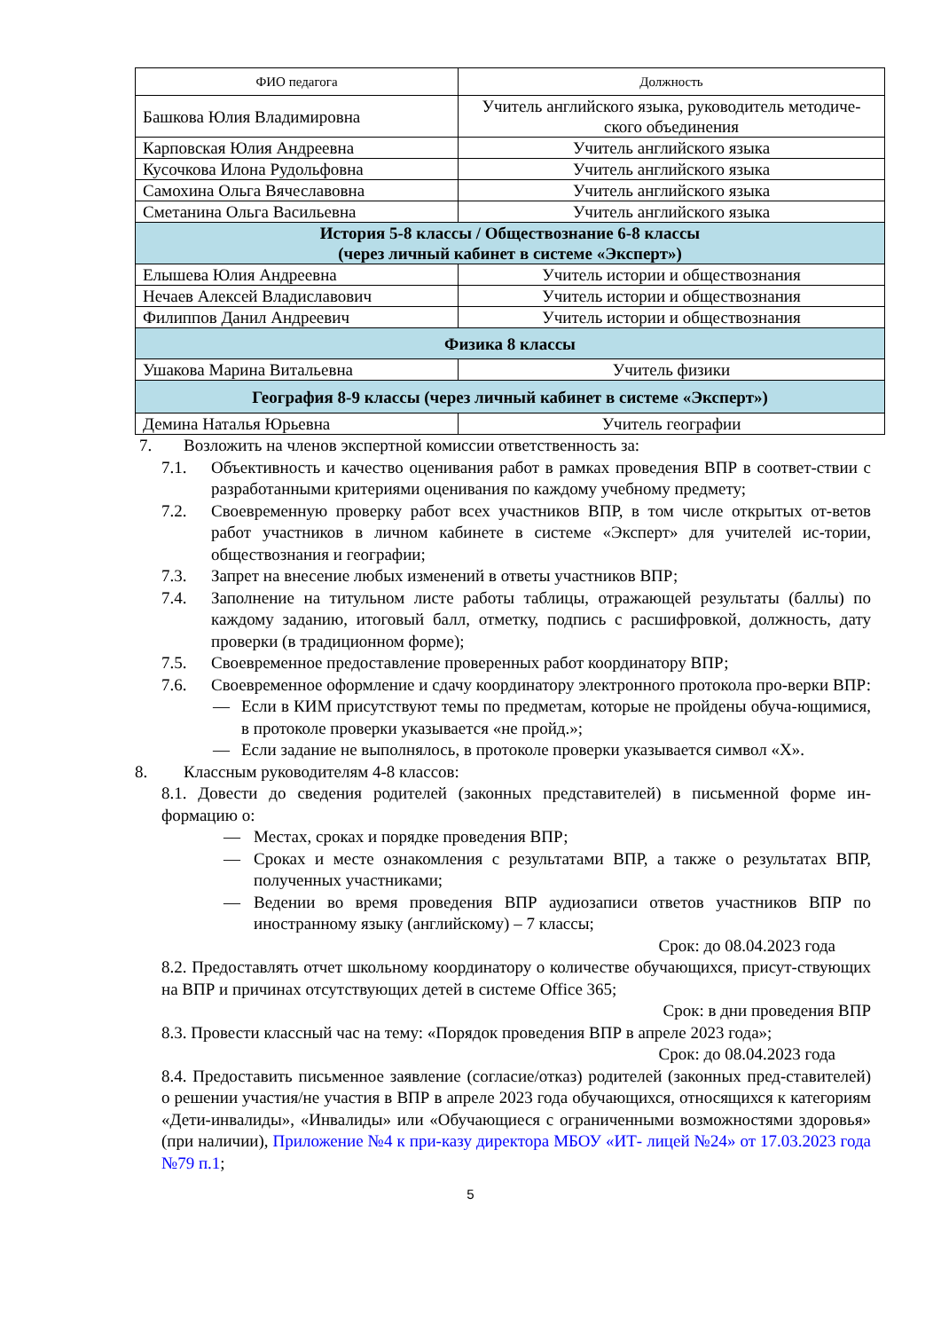| ФИО педагога | Должность |
| --- | --- |
| Башкова Юлия Владимировна | Учитель английского языка, руководитель методиче-ского объединения |
| Карповская Юлия Андреевна | Учитель английского языка |
| Кусочкова Илона Рудольфовна | Учитель английского языка |
| Самохина Ольга Вячеславовна | Учитель английского языка |
| Сметанина Ольга Васильевна | Учитель английского языка |
| История 5-8 классы / Обществознание 6-8 классы (через личный кабинет в системе «Эксперт») | |
| Елышева Юлия Андреевна | Учитель истории и обществознания |
| Нечаев Алексей Владиславович | Учитель истории и обществознания |
| Филиппов Данил Андреевич | Учитель истории и обществознания |
| Физика 8 классы | |
| Ушакова Марина Витальевна | Учитель физики |
| География 8-9 классы (через личный кабинет в системе «Эксперт») | |
| Демина Наталья Юрьевна | Учитель географии |
7. Возложить на членов экспертной комиссии ответственность за:
7.1. Объективность и качество оценивания работ в рамках проведения ВПР в соответ-ствии с разработанными критериями оценивания по каждому учебному предмету;
7.2. Своевременную проверку работ всех участников ВПР, в том числе открытых от-ветов работ участников в личном кабинете в системе «Эксперт» для учителей ис-тории, обществознания и географии;
7.3. Запрет на внесение любых изменений в ответы участников ВПР;
7.4. Заполнение на титульном листе работы таблицы, отражающей результаты (баллы) по каждому заданию, итоговый балл, отметку, подпись с расшифровкой, должность, дату проверки (в традиционном форме);
7.5. Своевременное предоставление проверенных работ координатору ВПР;
7.6. Своевременное оформление и сдачу координатору электронного протокола про-верки ВПР:
— Если в КИМ присутствуют темы по предметам, которые не пройдены обуча-ющимися, в протоколе проверки указывается «не пройд.»;
— Если задание не выполнялось, в протоколе проверки указывается символ «Х».
8. Классным руководителям 4-8 классов:
8.1. Довести до сведения родителей (законных представителей) в письменной форме ин-формацию о:
— Местах, сроках и порядке проведения ВПР;
— Сроках и месте ознакомления с результатами ВПР, а также о результатах ВПР, полученных участниками;
— Ведении во время проведения ВПР аудиозаписи ответов участников ВПР по иностранному языку (английскому) – 7 классы;
Срок: до 08.04.2023 года
8.2. Предоставлять отчет школьному координатору о количестве обучающихся, присут-ствующих на ВПР и причинах отсутствующих детей в системе Office 365;
Срок: в дни проведения ВПР
8.3. Провести классный час на тему: «Порядок проведения ВПР в апреле 2023 года»;
Срок: до 08.04.2023 года
8.4. Предоставить письменное заявление (согласие/отказ) родителей (законных пред-ставителей) о решении участия/не участия в ВПР в апреле 2023 года обучающихся, относящихся к категориям «Дети-инвалиды», «Инвалиды» или «Обучающиеся с ограниченными возможностями здоровья» (при наличии), Приложение №4 к при-казу директора МБОУ «ИТ- лицей №24» от 17.03.2023 года №79 п.1;
5